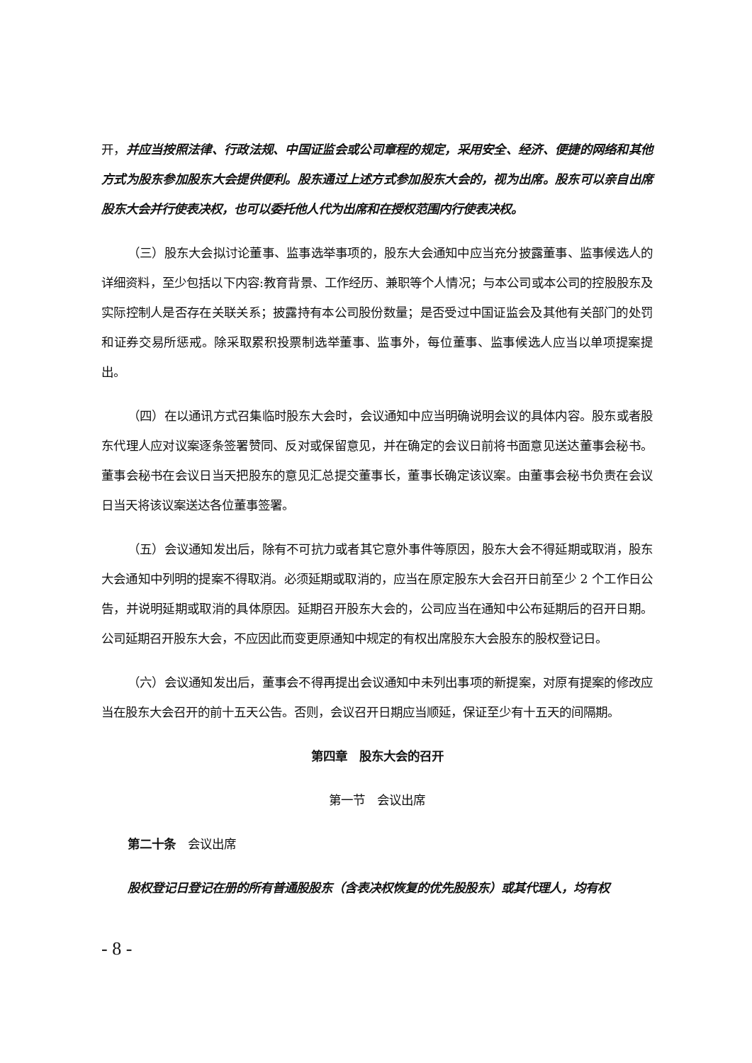开，并应当按照法律、行政法规、中国证监会或公司章程的规定，采用安全、经济、便捷的网络和其他方式为股东参加股东大会提供便利。股东通过上述方式参加股东大会的，视为出席。股东可以亲自出席股东大会并行使表决权，也可以委托他人代为出席和在授权范围内行使表决权。
（三）股东大会拟讨论董事、监事选举事项的，股东大会通知中应当充分披露董事、监事候选人的详细资料，至少包括以下内容:教育背景、工作经历、兼职等个人情况；与本公司或本公司的控股股东及实际控制人是否存在关联关系；披露持有本公司股份数量；是否受过中国证监会及其他有关部门的处罚和证券交易所惩戒。除采取累积投票制选举董事、监事外，每位董事、监事候选人应当以单项提案提出。
（四）在以通讯方式召集临时股东大会时，会议通知中应当明确说明会议的具体内容。股东或者股东代理人应对议案逐条签署赞同、反对或保留意见，并在确定的会议日前将书面意见送达董事会秘书。董事会秘书在会议日当天把股东的意见汇总提交董事长，董事长确定该议案。由董事会秘书负责在会议日当天将该议案送达各位董事签署。
（五）会议通知发出后，除有不可抗力或者其它意外事件等原因，股东大会不得延期或取消，股东大会通知中列明的提案不得取消。必须延期或取消的，应当在原定股东大会召开日前至少 2 个工作日公告，并说明延期或取消的具体原因。延期召开股东大会的，公司应当在通知中公布延期后的召开日期。公司延期召开股东大会，不应因此而变更原通知中规定的有权出席股东大会股东的股权登记日。
（六）会议通知发出后，董事会不得再提出会议通知中未列出事项的新提案，对原有提案的修改应当在股东大会召开的前十五天公告。否则，会议召开日期应当顺延，保证至少有十五天的间隔期。
第四章　股东大会的召开
第一节　会议出席
第二十条　会议出席
股权登记日登记在册的所有普通股股东（含表决权恢复的优先股股东）或其代理人，均有权
- 8 -